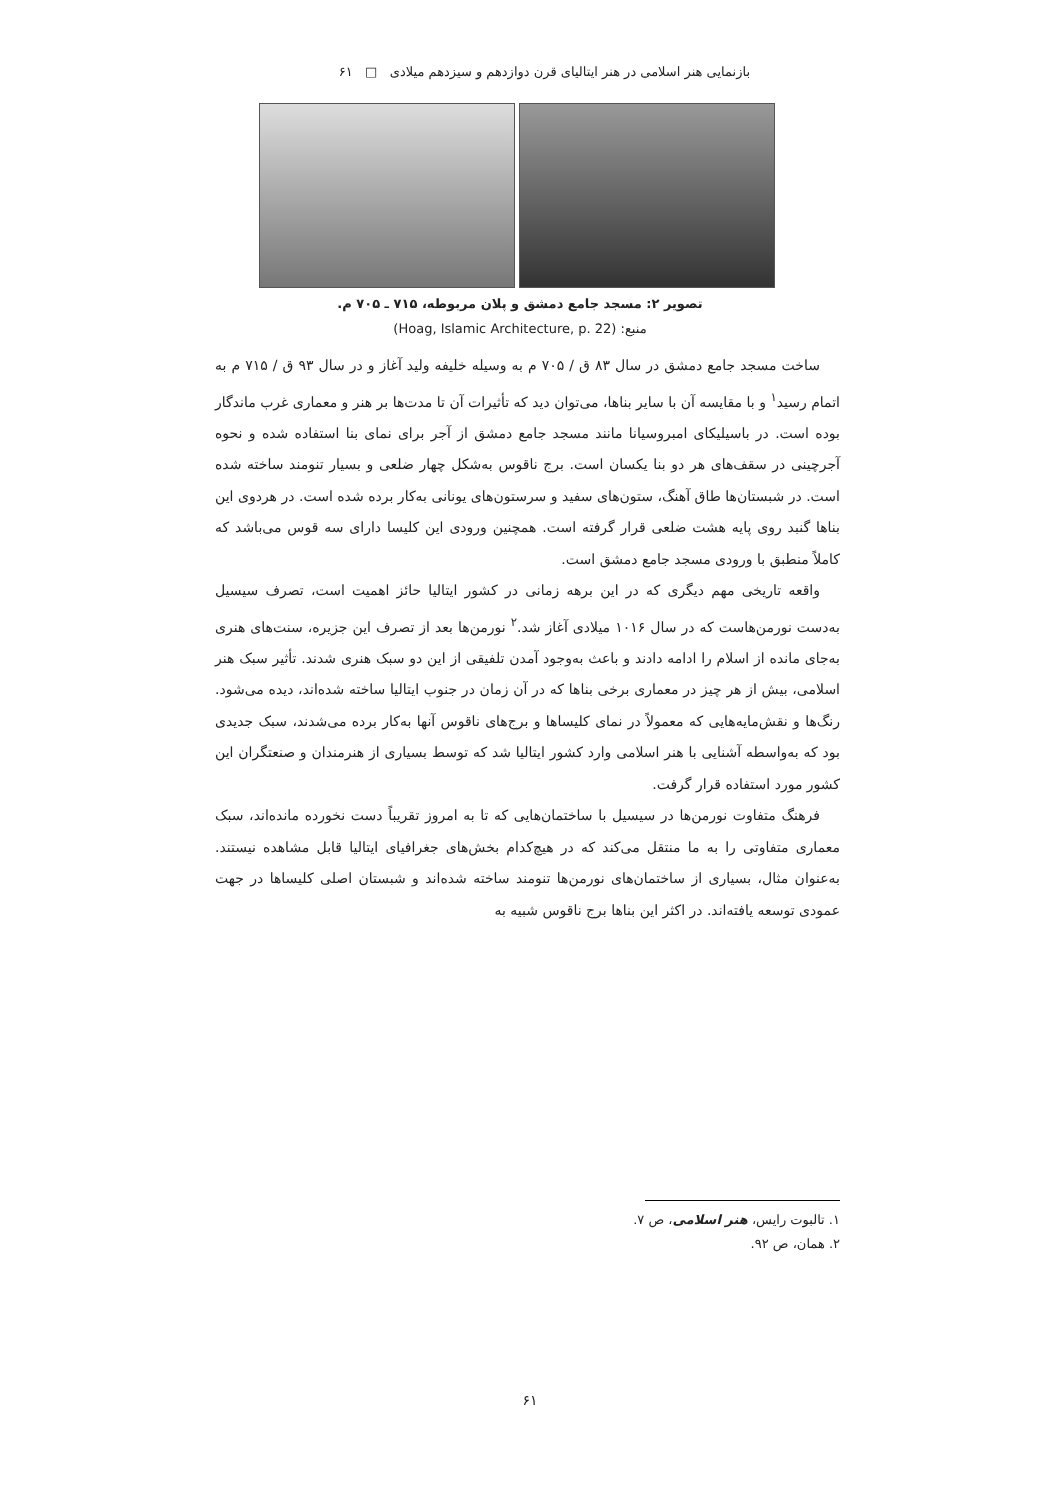بازنمایی هنر اسلامی در هنر ایتالیای قرن دوازدهم و سیزدهم میلادی □ ۶۱
تصویر ۲: مسجد جامع دمشق و پلان مربوطه، ۷۱۵ ـ ۷۰۵ م.
منبع: (Hoag, Islamic Architecture, p. 22)
ساخت مسجد جامع دمشق در سال ۸۳ ق / ۷۰۵ م به وسیله خلیفه ولید آغاز و در سال ۹۳ ق / ۷۱۵ م به اتمام رسید<sup>۱</sup> و با مقایسه آن با سایر بناها، می‌توان دید که تأثیرات آن تا مدت‌ها بر هنر و معماری غرب ماندگار بوده است. در باسیلیکای امبروسیانا مانند مسجد جامع دمشق از آجر برای نمای بنا استفاده شده و نحوه آجرچینی در سقف‌های هر دو بنا یکسان است. برج ناقوس به‌شکل چهار ضلعی و بسیار تنومند ساخته شده است. در شبستان‌ها طاق آهنگ، ستون‌های سفید و سرستون‌های یونانی به‌کار برده شده است. در هردوی این بناها گنبد روی پایه هشت ضلعی قرار گرفته است. همچنین ورودی این کلیسا دارای سه قوس می‌باشد که کاملاً منطبق با ورودی مسجد جامع دمشق است.
واقعه تاریخی مهم دیگری که در این برهه زمانی در کشور ایتالیا حائز اهمیت است، تصرف سیسیل به‌دست نورمن‌هاست که در سال ۱۰۱۶ میلادی آغاز شد.<sup>۲</sup> نورمن‌ها بعد از تصرف این جزیره، سنت‌های هنری به‌جای مانده از اسلام را ادامه دادند و باعث به‌وجود آمدن تلفیقی از این دو سبک هنری شدند. تأثیر سبک هنر اسلامی، بیش از هر چیز در معماری برخی بناها که در آن زمان در جنوب ایتالیا ساخته شده‌اند، دیده می‌شود. رنگ‌ها و نقش‌مایه‌هایی که معمولاً در نمای کلیساها و برج‌های ناقوس آنها به‌کار برده می‌شدند، سبک جدیدی بود که به‌واسطه آشنایی با هنر اسلامی وارد کشور ایتالیا شد که توسط بسیاری از هنرمندان و صنعتگران این کشور مورد استفاده قرار گرفت.
فرهنگ متفاوت نورمن‌ها در سیسیل با ساختمان‌هایی که تا به امروز تقریباً دست نخورده مانده‌اند، سبک معماری متفاوتی را به ما منتقل می‌کند که در هیچ‌کدام بخش‌های جغرافیای ایتالیا قابل مشاهده نیستند. به‌عنوان مثال، بسیاری از ساختمان‌های نورمن‌ها تنومند ساخته شده‌اند و شبستان اصلی کلیساها در جهت عمودی توسعه یافته‌اند. در اکثر این بناها برج ناقوس شبیه به
۱. تالبوت رایس، هنر اسلامی، ص ۷.
۲. همان، ص ۹۲.
۶۱